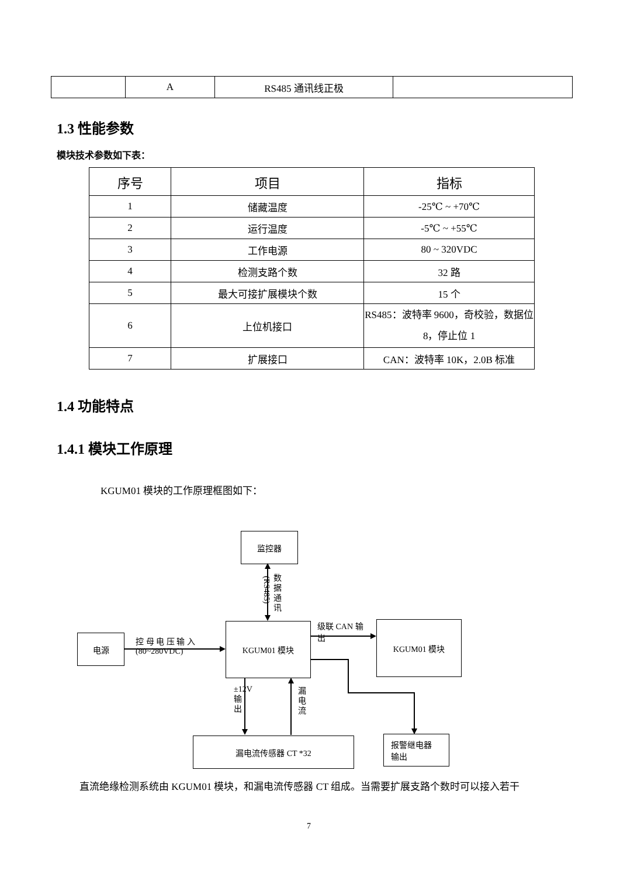| | A | RS485 通讯线正极 | |
1.3 性能参数
模块技术参数如下表：
| 序号 | 项目 | 指标 |
| --- | --- | --- |
| 1 | 储藏温度 | -25℃ ~ +70℃ |
| 2 | 运行温度 | -5℃ ~ +55℃ |
| 3 | 工作电源 | 80 ~ 320VDC |
| 4 | 检测支路个数 | 32 路 |
| 5 | 最大可接扩展模块个数 | 15 个 |
| 6 | 上位机接口 | RS485：波特率 9600，奇校验，数据位 8，停止位 1 |
| 7 | 扩展接口 | CAN：波特率 10K，2.0B 标准 |
1.4 功能特点
1.4.1 模块工作原理
KGUM01 模块的工作原理框图如下：
监控器
数据通讯
(RS485)
KGUM01 模块
电源
控 母 电 压 输 入
(80~280VDC)
级联 CAN 输
出
KGUM01 模块
±12V输出
漏电流
漏电流传感器 CT *32
报警继电器
输出
直流绝缘检测系统由 KGUM01 模块，和漏电流传感器 CT 组成。当需要扩展支路个数时可以接入若干
7